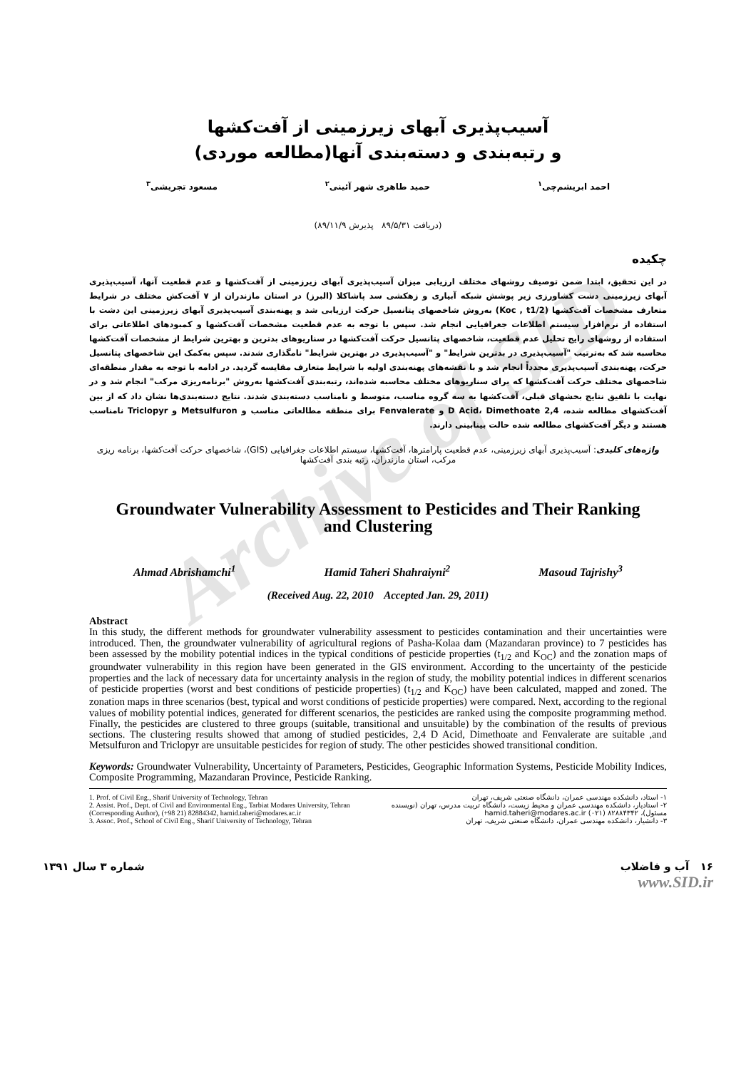Archive of SID
آسیب‌پذیری آبهای زیرزمینی از آفت‌کشها
و رتبه‌بندی و دسته‌بندی آنها(مطالعه موردی)
احمد ابریشم‌چی<sup>۱</sup> حمید طاهری شهر آئینی<sup>۲</sup> مسعود تجریشی<sup>۳</sup>
(دریافت ۸۹/۵/۳۱ پذیرش ۸۹/۱۱/۹)
چکیده
در این تحقیق، ابتدا ضمن توصیف روشهای مختلف ارزیابی میزان آسیب‌پذیری آبهای زیرزمینی از آفت‌کشها و عدم قطعیت آنها، آسیب‌پذیری آبهای زیرزمینی دشت کشاورزی زیر پوشش شبکه آبیاری و زهکشی سد پاشاکلا (البرز) در استان مازندران از ۷ آفت‌کش مختلف در شرایط متعارف مشخصات آفت‌کشها (Koc , t1/2) به‌روش شاخصهای پتانسیل حرکت ارزیابی شد و پهنه‌بندی آسیب‌پذیری آبهای زیرزمینی این دشت با استفاده از نرم‌افزار سیستم اطلاعات جغرافیایی انجام شد. سپس با توجه به عدم قطعیت مشخصات آفت‌کشها و کمبودهای اطلاعاتی برای استفاده از روشهای رایج تحلیل عدم قطعیت، شاخصهای پتانسیل حرکت آفت‌کشها در سناریوهای بدترین و بهترین شرایط از مشخصات آفت‌کشها محاسبه شد که به‌ترتیب "آسیب‌پذیری در بدترین شرایط" و "آسیب‌پذیری در بهترین شرایط" نامگذاری شدند. سپس به‌کمک این شاخصهای پتانسیل حرکت، پهنه‌بندی آسیب‌پذیری مجدداً انجام شد و با نقشه‌های پهنه‌بندی اولیه با شرایط متعارف مقایسه گردید. در ادامه با توجه به مقدار منطقه‌ای شاخصهای مختلف حرکت آفت‌کشها که برای سناریوهای مختلف محاسبه شده‌اند، رتبه‌بندی آفت‌کشها به‌روش "برنامه‌ریزی مرکب" انجام شد و در نهایت با تلفیق نتایج بخشهای قبلی، آفت‌کشها به سه گروه مناسب، متوسط و نامناسب دسته‌بندی شدند. نتایج دسته‌بندی‌ها نشان داد که از بین آفت‌کشهای مطالعه شده، 2,4 D Acid، Dimethoate و Fenvalerate برای منطقه مطالعاتی مناسب و Metsulfuron و Triclopyr نامناسب هستند و دیگر آفت‌کشهای مطالعه شده حالت بینابینی دارند.
واژه‌های کلیدی: آسیب‌پذیری آبهای زیرزمینی، عدم قطعیت پارامترها، آفت‌کشها، سیستم اطلاعات جغرافیایی (GIS)، شاخصهای حرکت آفت‌کشها، برنامه ریزی مرکب، استان مازندران، رتبه بندی آفت‌کشها
Groundwater Vulnerability Assessment to Pesticides and Their Ranking
and Clustering
Ahmad Abrishamchi<sup>1</sup> Hamid Taheri Shahraiyni<sup>2</sup> Masoud Tajrishy<sup>3</sup>
(Received Aug. 22, 2010 Accepted Jan. 29, 2011)
Abstract
In this study, the different methods for groundwater vulnerability assessment to pesticides contamination and their uncertainties were introduced. Then, the groundwater vulnerability of agricultural regions of Pasha-Kolaa dam (Mazandaran province) to 7 pesticides has been assessed by the mobility potential indices in the typical conditions of pesticide properties (t<sub>1/2</sub> and K<sub>OC</sub>) and the zonation maps of groundwater vulnerability in this region have been generated in the GIS environment. According to the uncertainty of the pesticide properties and the lack of necessary data for uncertainty analysis in the region of study, the mobility potential indices in different scenarios of pesticide properties (worst and best conditions of pesticide properties) (t<sub>1/2</sub> and K<sub>OC</sub>) have been calculated, mapped and zoned. The zonation maps in three scenarios (best, typical and worst conditions of pesticide properties) were compared. Next, according to the regional values of mobility potential indices, generated for different scenarios, the pesticides are ranked using the composite programming method. Finally, the pesticides are clustered to three groups (suitable, transitional and unsuitable) by the combination of the results of previous sections. The clustering results showed that among of studied pesticides, 2,4 D Acid, Dimethoate and Fenvalerate are suitable ,and Metsulfuron and Triclopyr are unsuitable pesticides for region of study. The other pesticides showed transitional condition.
Keywords: Groundwater Vulnerability, Uncertainty of Parameters, Pesticides, Geographic Information Systems, Pesticide Mobility Indices, Composite Programming, Mazandaran Province, Pesticide Ranking.
1. Prof. of Civil Eng., Sharif University of Technology, Tehran
2. Assist. Prof., Dept. of Civil and Environmental Eng., Tarbiat Modares University, Tehran (Corresponding Author), (+98 21) 82884342, hamid.taheri@modares.ac.ir
3. Assoc. Prof., School of Civil Eng., Sharif University of Technology, Tehran
۱- استاد، دانشکده مهندسی عمران، دانشگاه صنعتی شریف، تهران
۲- استادیار، دانشکده مهندسی عمران و محیط زیست، دانشگاه تربیت مدرس، تهران (نویسنده مسئول)، ۸۲۸۸۴۳۴۲ (۰۲۱) hamid.taheri@modares.ac.ir
۳- دانشیار، دانشکده مهندسی عمران، دانشگاه صنعتی شریف، تهران
۱۶ آب و فاضلاب شماره ۳ سال ۱۳۹۱
www.SID.ir